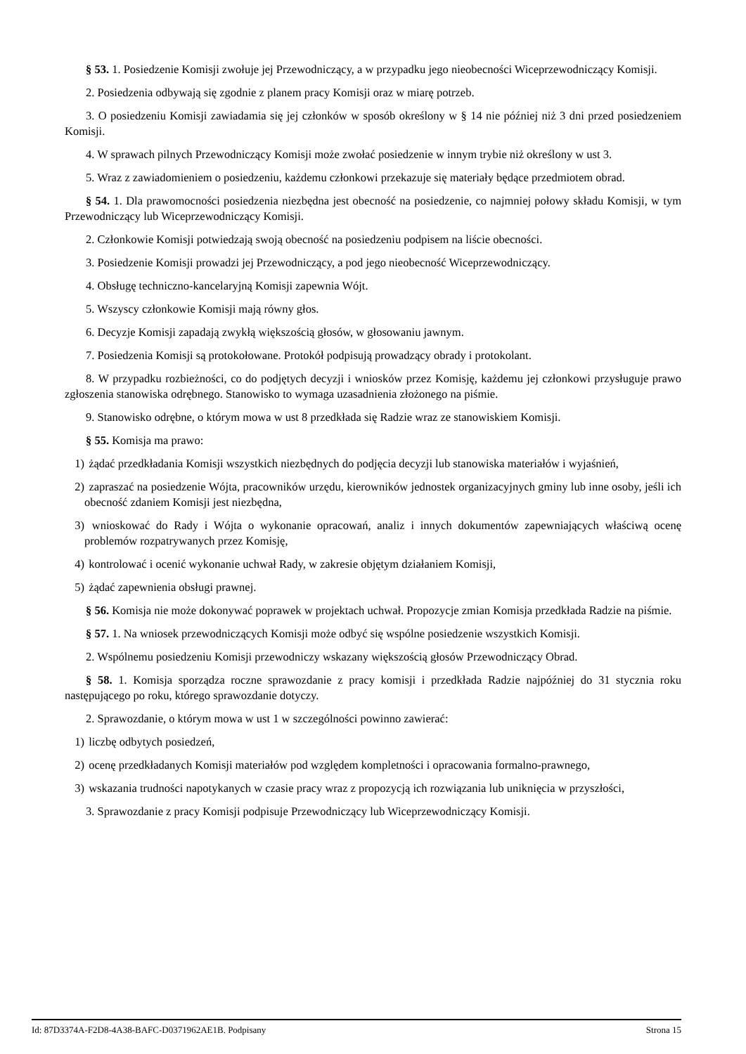§ 53. 1. Posiedzenie Komisji zwołuje jej Przewodniczący, a w przypadku jego nieobecności Wiceprzewodniczący Komisji.
2. Posiedzenia odbywają się zgodnie z planem pracy Komisji oraz w miarę potrzeb.
3. O posiedzeniu Komisji zawiadamia się jej członków w sposób określony w § 14 nie później niż 3 dni przed posiedzeniem Komisji.
4. W sprawach pilnych Przewodniczący Komisji może zwołać posiedzenie w innym trybie niż określony w ust 3.
5. Wraz z zawiadomieniem o posiedzeniu, każdemu członkowi przekazuje się materiały będące przedmiotem obrad.
§ 54. 1. Dla prawomocności posiedzenia niezbędna jest obecność na posiedzenie, co najmniej połowy składu Komisji, w tym Przewodniczący lub Wiceprzewodniczący Komisji.
2. Członkowie Komisji potwiedzają swoją obecność na posiedzeniu podpisem na liście obecności.
3. Posiedzenie Komisji prowadzi jej Przewodniczący, a pod jego nieobecność Wiceprzewodniczący.
4. Obsługę techniczno-kancelaryjną Komisji zapewnia Wójt.
5. Wszyscy członkowie Komisji mają równy głos.
6. Decyzje Komisji zapadają zwykłą większością głosów, w głosowaniu jawnym.
7. Posiedzenia Komisji są protokołowane. Protokół podpisują prowadzący obrady i protokolant.
8. W przypadku rozbieżności, co do podjętych decyzji i wniosków przez Komisję, każdemu jej członkowi przysługuje prawo zgłoszenia stanowiska odrębnego. Stanowisko to wymaga uzasadnienia złożonego na piśmie.
9. Stanowisko odrębne, o którym mowa w ust 8 przedkłada się Radzie wraz ze stanowiskiem Komisji.
§ 55. Komisja ma prawo:
1) żądać przedkładania Komisji wszystkich niezbędnych do podjęcia decyzji lub stanowiska materiałów i wyjaśnień,
2) zapraszać na posiedzenie Wójta, pracowników urzędu, kierowników jednostek organizacyjnych gminy lub inne osoby, jeśli ich obecność zdaniem Komisji jest niezbędna,
3) wnioskować do Rady i Wójta o wykonanie opracowań, analiz i innych dokumentów zapewniających właściwą ocenę problemów rozpatrywanych przez Komisję,
4) kontrolować i ocenić wykonanie uchwał Rady, w zakresie objętym działaniem Komisji,
5) żądać zapewnienia obsługi prawnej.
§ 56. Komisja nie może dokonywać poprawek w projektach uchwał. Propozycje zmian Komisja przedkłada Radzie na piśmie.
§ 57. 1. Na wniosek przewodniczących Komisji może odbyć się wspólne posiedzenie wszystkich Komisji.
2. Wspólnemu posiedzeniu Komisji przewodniczy wskazany większością głosów Przewodniczący Obrad.
§ 58. 1. Komisja sporządza roczne sprawozdanie z pracy komisji i przedkłada Radzie najpóźniej do 31 stycznia roku następującego po roku, którego sprawozdanie dotyczy.
2. Sprawozdanie, o którym mowa w ust 1 w szczególności powinno zawierać:
1) liczbę odbytych posiedzeń,
2) ocenę przedkładanych Komisji materiałów pod względem kompletności i opracowania formalno-prawnego,
3) wskazania trudności napotykanych w czasie pracy wraz z propozycją ich rozwiązania lub uniknięcia w przyszłości,
3. Sprawozdanie z pracy Komisji podpisuje Przewodniczący lub Wiceprzewodniczący Komisji.
Id: 87D3374A-F2D8-4A38-BAFC-D0371962AE1B. Podpisany Strona 15